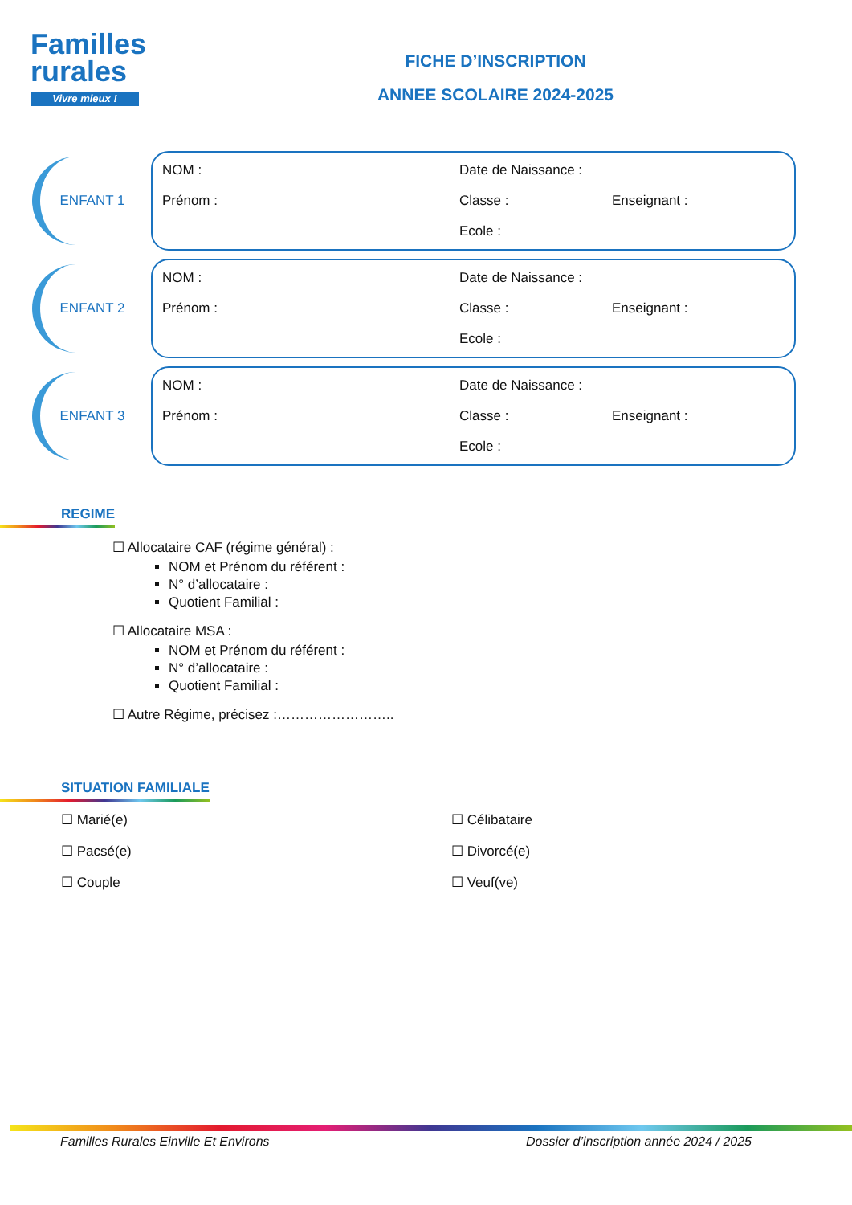Familles
rurales
Vivre mieux !
FICHE D’INSCRIPTION
ANNEE SCOLAIRE 2024-2025
ENFANT 1
NOM : Date de Naissance : Prénom : Classe : Enseignant : Ecole :
ENFANT 2
NOM : Date de Naissance : Prénom : Classe : Enseignant : Ecole :
ENFANT 3
NOM : Date de Naissance : Prénom : Classe : Enseignant : Ecole :
REGIME
☐ Allocataire CAF (régime général) :
NOM et Prénom du référent :
N° d’allocataire :
Quotient Familial :
☐ Allocataire MSA :
NOM et Prénom du référent :
N° d’allocataire :
Quotient Familial :
☐ Autre Régime, précisez :……………………..
SITUATION FAMILIALE
☐ Marié(e) ☐ Célibataire ☐ Pacsé(e) ☐ Divorcé(e) ☐ Couple ☐ Veuf(ve)
Familles Rurales Einville Et Environs Dossier d’inscription année 2024 / 2025